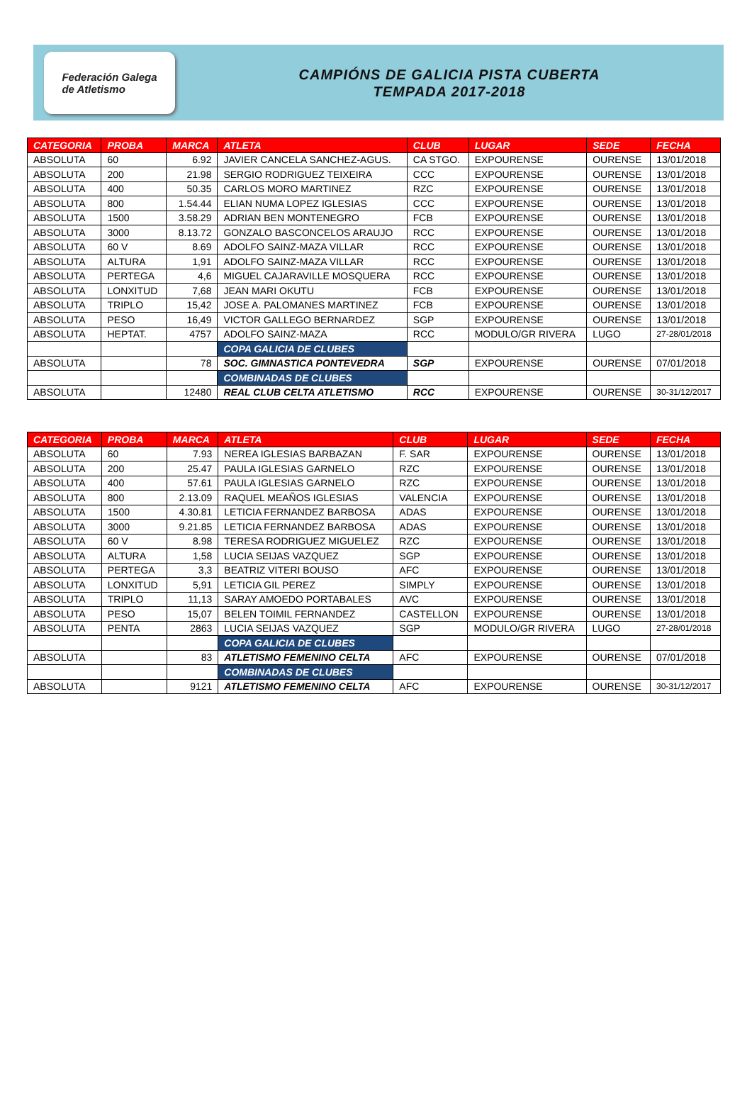Federación Galega
de Atletismo
CAMPIÓNS DE GALICIA PISTA CUBERTA
TEMPADA 2017-2018
| CATEGORIA | PROBA | MARCA | ATLETA | CLUB | LUGAR | SEDE | FECHA |
| --- | --- | --- | --- | --- | --- | --- | --- |
| ABSOLUTA | 60 | 6.92 | JAVIER CANCELA SANCHEZ-AGUS. | CA STGO. | EXPOURENSE | OURENSE | 13/01/2018 |
| ABSOLUTA | 200 | 21.98 | SERGIO RODRIGUEZ TEIXEIRA | CCC | EXPOURENSE | OURENSE | 13/01/2018 |
| ABSOLUTA | 400 | 50.35 | CARLOS MORO MARTINEZ | RZC | EXPOURENSE | OURENSE | 13/01/2018 |
| ABSOLUTA | 800 | 1.54.44 | ELIAN NUMA LOPEZ IGLESIAS | CCC | EXPOURENSE | OURENSE | 13/01/2018 |
| ABSOLUTA | 1500 | 3.58.29 | ADRIAN BEN MONTENEGRO | FCB | EXPOURENSE | OURENSE | 13/01/2018 |
| ABSOLUTA | 3000 | 8.13.72 | GONZALO BASCONCELOS ARAUJO | RCC | EXPOURENSE | OURENSE | 13/01/2018 |
| ABSOLUTA | 60 V | 8.69 | ADOLFO SAINZ-MAZA VILLAR | RCC | EXPOURENSE | OURENSE | 13/01/2018 |
| ABSOLUTA | ALTURA | 1,91 | ADOLFO SAINZ-MAZA VILLAR | RCC | EXPOURENSE | OURENSE | 13/01/2018 |
| ABSOLUTA | PERTEGA | 4,6 | MIGUEL CAJARAVILLE MOSQUERA | RCC | EXPOURENSE | OURENSE | 13/01/2018 |
| ABSOLUTA | LONXITUD | 7,68 | JEAN MARI OKUTU | FCB | EXPOURENSE | OURENSE | 13/01/2018 |
| ABSOLUTA | TRIPLO | 15,42 | JOSE A. PALOMANES MARTINEZ | FCB | EXPOURENSE | OURENSE | 13/01/2018 |
| ABSOLUTA | PESO | 16,49 | VICTOR GALLEGO BERNARDEZ | SGP | EXPOURENSE | OURENSE | 13/01/2018 |
| ABSOLUTA | HEPTAT. | 4757 | ADOLFO SAINZ-MAZA | RCC | MODULO/GR RIVERA | LUGO | 27-28/01/2018 |
| | | | COPA GALICIA DE CLUBES | | | | |
| ABSOLUTA | | 78 | SOC. GIMNASTICA PONTEVEDRA | SGP | EXPOURENSE | OURENSE | 07/01/2018 |
| | | | COMBINADAS DE CLUBES | | | | |
| ABSOLUTA | | 12480 | REAL CLUB CELTA ATLETISMO | RCC | EXPOURENSE | OURENSE | 30-31/12/2017 |
| CATEGORIA | PROBA | MARCA | ATLETA | CLUB | LUGAR | SEDE | FECHA |
| --- | --- | --- | --- | --- | --- | --- | --- |
| ABSOLUTA | 60 | 7.93 | NEREA IGLESIAS BARBAZAN | F. SAR | EXPOURENSE | OURENSE | 13/01/2018 |
| ABSOLUTA | 200 | 25.47 | PAULA IGLESIAS GARNELO | RZC | EXPOURENSE | OURENSE | 13/01/2018 |
| ABSOLUTA | 400 | 57.61 | PAULA IGLESIAS GARNELO | RZC | EXPOURENSE | OURENSE | 13/01/2018 |
| ABSOLUTA | 800 | 2.13.09 | RAQUEL MEAÑOS IGLESIAS | VALENCIA | EXPOURENSE | OURENSE | 13/01/2018 |
| ABSOLUTA | 1500 | 4.30.81 | LETICIA FERNANDEZ BARBOSA | ADAS | EXPOURENSE | OURENSE | 13/01/2018 |
| ABSOLUTA | 3000 | 9.21.85 | LETICIA FERNANDEZ BARBOSA | ADAS | EXPOURENSE | OURENSE | 13/01/2018 |
| ABSOLUTA | 60 V | 8.98 | TERESA RODRIGUEZ MIGUELEZ | RZC | EXPOURENSE | OURENSE | 13/01/2018 |
| ABSOLUTA | ALTURA | 1,58 | LUCIA SEIJAS VAZQUEZ | SGP | EXPOURENSE | OURENSE | 13/01/2018 |
| ABSOLUTA | PERTEGA | 3,3 | BEATRIZ VITERI BOUSO | AFC | EXPOURENSE | OURENSE | 13/01/2018 |
| ABSOLUTA | LONXITUD | 5,91 | LETICIA GIL PEREZ | SIMPLY | EXPOURENSE | OURENSE | 13/01/2018 |
| ABSOLUTA | TRIPLO | 11,13 | SARAY AMOEDO PORTABALES | AVC | EXPOURENSE | OURENSE | 13/01/2018 |
| ABSOLUTA | PESO | 15,07 | BELEN TOIMIL FERNANDEZ | CASTELLON | EXPOURENSE | OURENSE | 13/01/2018 |
| ABSOLUTA | PENTA | 2863 | LUCIA SEIJAS VAZQUEZ | SGP | MODULO/GR RIVERA | LUGO | 27-28/01/2018 |
| | | | COPA GALICIA DE CLUBES | | | | |
| ABSOLUTA | | 83 | ATLETISMO FEMENINO CELTA | AFC | EXPOURENSE | OURENSE | 07/01/2018 |
| | | | COMBINADAS DE CLUBES | | | | |
| ABSOLUTA | | 9121 | ATLETISMO FEMENINO CELTA | AFC | EXPOURENSE | OURENSE | 30-31/12/2017 |